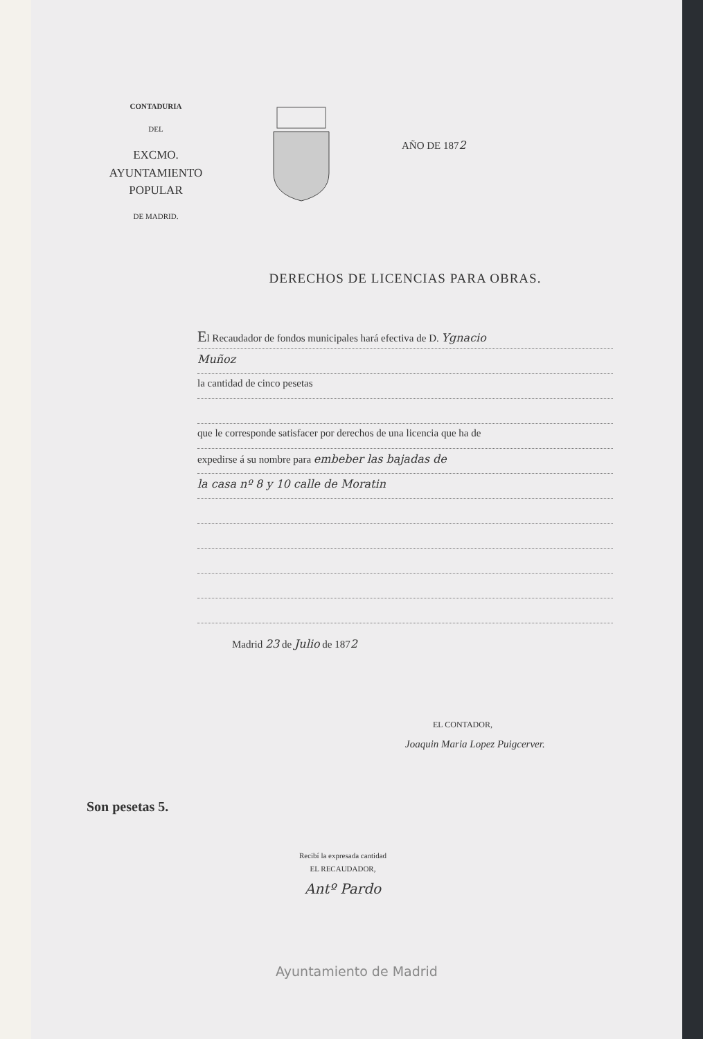CONTADURIA
DEL
EXCMO. AYUNTAMIENTO POPULAR
DE MADRID.
AÑO DE 1872
DERECHOS DE LICENCIAS PARA OBRAS.
El Recaudador de fondos municipales hará efectiva de D. Ygnacio
Muñoz
la cantidad de cinco pesetas
que le corresponde satisfacer por derechos de una licencia que ha de
expedirse á su nombre para embeber las bajadas de
la casa nº 8 y 10 calle de Moratin
Madrid 23 de Julio de 1872
EL CONTADOR,
Joaquin Maria Lopez Puigcerver.
Son pesetas 5.
Recibí la expresada cantidad
EL RECAUDADOR,
Antº Pardo
Ayuntamiento de Madrid